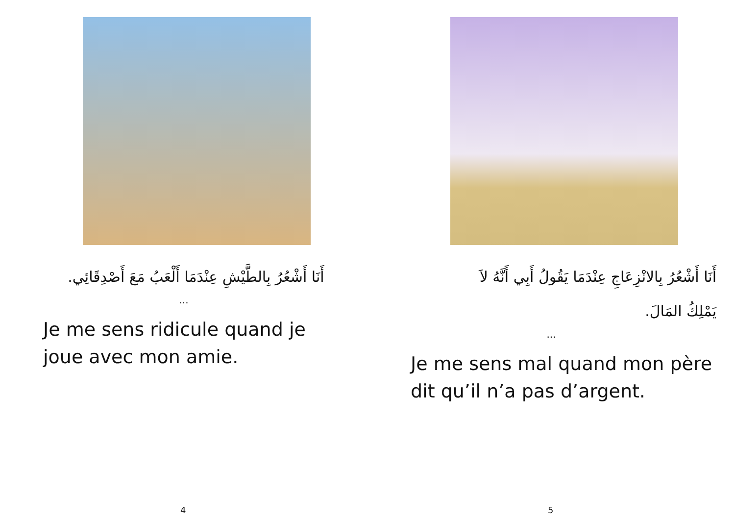أَنَا أَشْعُرُ بِالطَّيْشِ عِنْدَمَا أَلْعَبُ مَعَ أَصْدِقَائِي.
...
Je me sens ridicule quand je
joue avec mon amie.
4
أَنَا أَشْعُرُ بِالانْزِعَاجِ عِنْدَمَا يَقُولُ أَبِي أَنَّهُ لاَ يَمْلِكُ المَالَ.
...
Je me sens mal quand mon père
dit qu’il n’a pas d’argent.
5